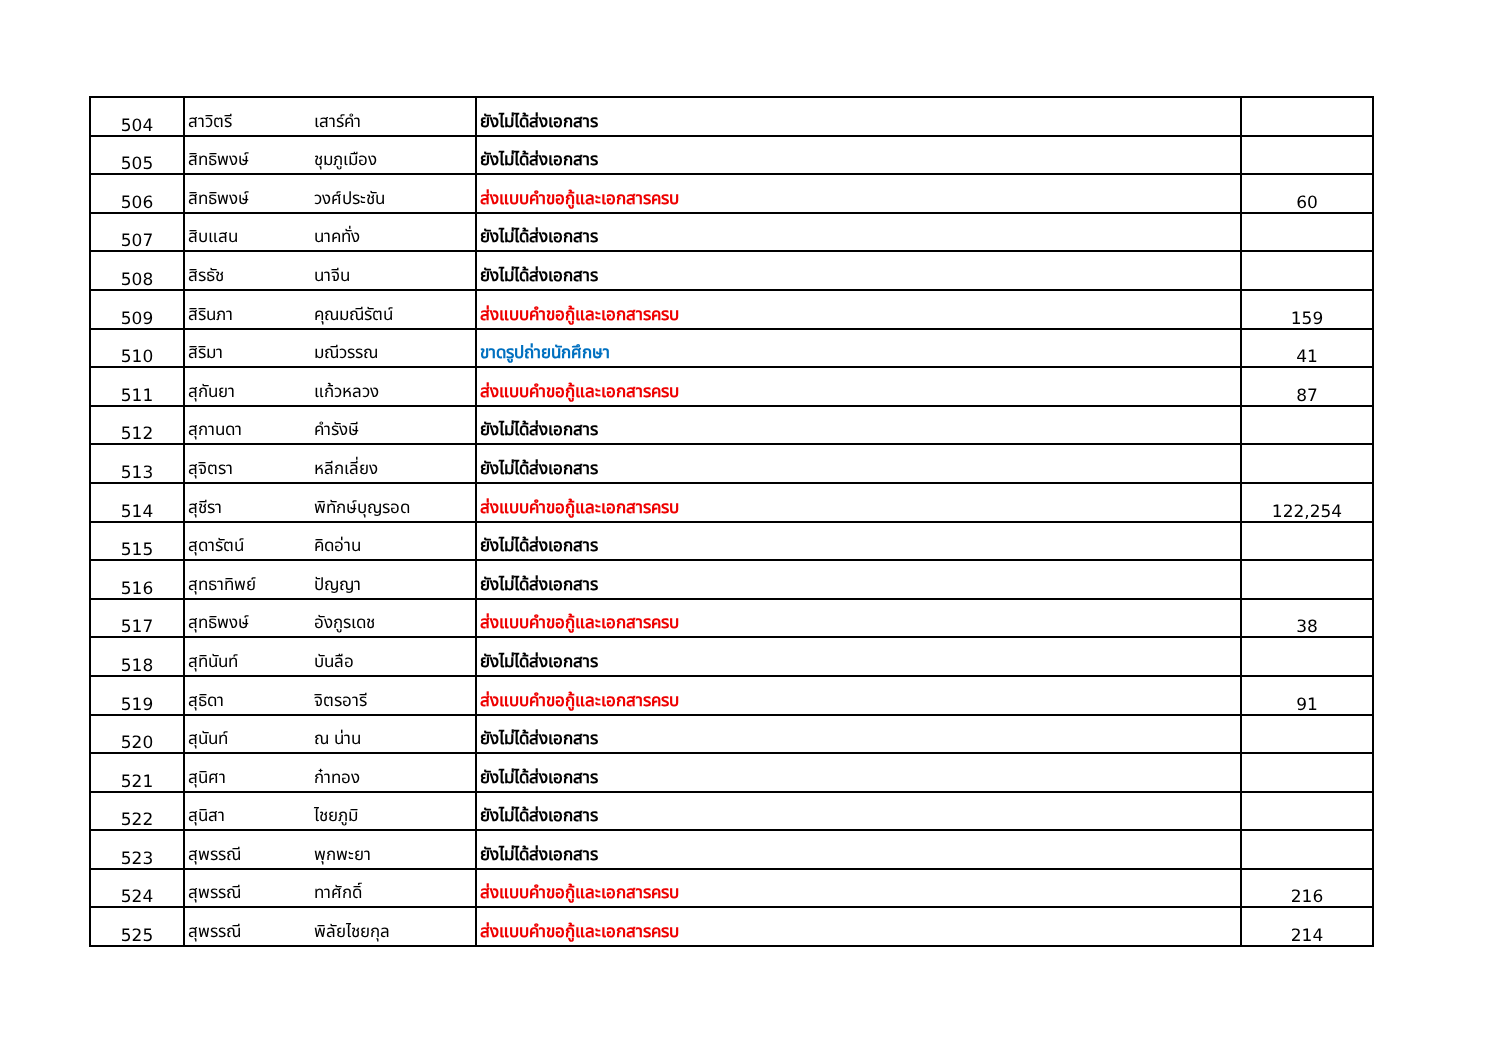| 504 | สาวิตรี | เสาร์คำ | ยังไม่ได้ส่งเอกสาร | |
| 505 | สิทธิพงษ์ | ชุมภูเมือง | ยังไม่ได้ส่งเอกสาร | |
| 506 | สิทธิพงษ์ | วงศ์ประชัน | ส่งแบบคำขอกู้และเอกสารครบ | 60 |
| 507 | สิบแสน | นาคทั่ง | ยังไม่ได้ส่งเอกสาร | |
| 508 | สิรธัช | นาจีน | ยังไม่ได้ส่งเอกสาร | |
| 509 | สิรินภา | คุณมณีรัตน์ | ส่งแบบคำขอกู้และเอกสารครบ | 159 |
| 510 | สิริมา | มณีวรรณ | ขาดรูปถ่ายนักศึกษา | 41 |
| 511 | สุกันยา | แก้วหลวง | ส่งแบบคำขอกู้และเอกสารครบ | 87 |
| 512 | สุกานดา | คำรังษี | ยังไม่ได้ส่งเอกสาร | |
| 513 | สุจิตรา | หลีกเลี่ยง | ยังไม่ได้ส่งเอกสาร | |
| 514 | สุชีรา | พิทักษ์บุญรอด | ส่งแบบคำขอกู้และเอกสารครบ | 122,254 |
| 515 | สุดารัตน์ | คิดอ่าน | ยังไม่ได้ส่งเอกสาร | |
| 516 | สุทธาทิพย์ | ปัญญา | ยังไม่ได้ส่งเอกสาร | |
| 517 | สุทธิพงษ์ | อังกูรเดช | ส่งแบบคำขอกู้และเอกสารครบ | 38 |
| 518 | สุทินันท์ | บันลือ | ยังไม่ได้ส่งเอกสาร | |
| 519 | สุธิดา | จิตรอารี | ส่งแบบคำขอกู้และเอกสารครบ | 91 |
| 520 | สุนันท์ | ณ น่าน | ยังไม่ได้ส่งเอกสาร | |
| 521 | สุนิศา | ก๋าทอง | ยังไม่ได้ส่งเอกสาร | |
| 522 | สุนิสา | ไชยภูมิ | ยังไม่ได้ส่งเอกสาร | |
| 523 | สุพรรณี | พุกพะยา | ยังไม่ได้ส่งเอกสาร | |
| 524 | สุพรรณี | ทาศักดิ์ | ส่งแบบคำขอกู้และเอกสารครบ | 216 |
| 525 | สุพรรณี | พิลัยไชยกุล | ส่งแบบคำขอกู้และเอกสารครบ | 214 |